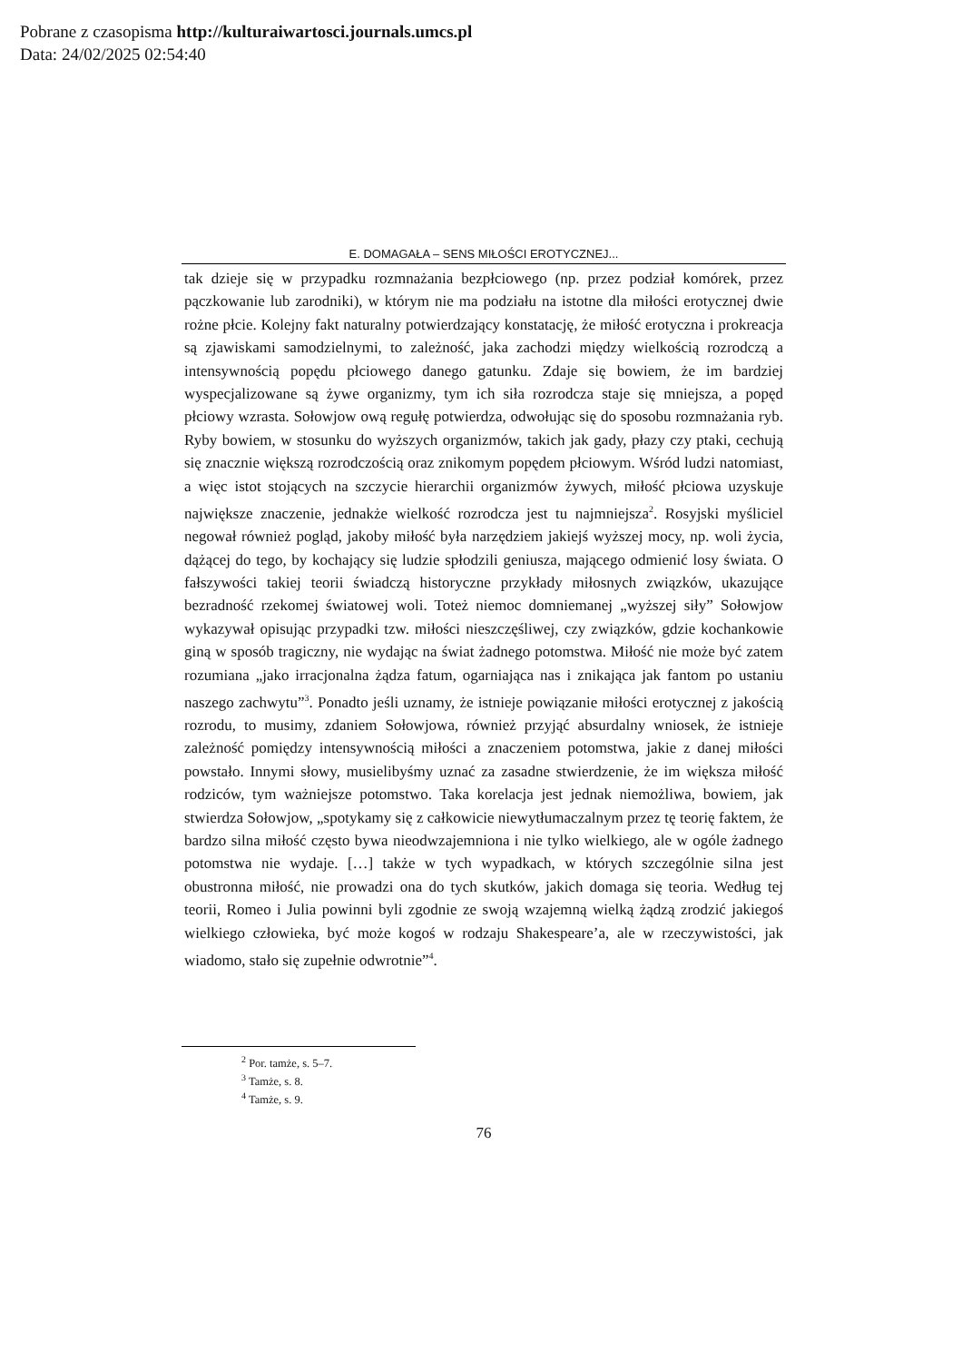Pobrane z czasopisma http://kulturaiwartosci.journals.umcs.pl
Data: 24/02/2025 02:54:40
E. DOMAGAŁA – SENS MIŁOŚCI EROTYCZNEJ...
tak dzieje się w przypadku rozmnażania bezpłciowego (np. przez podział komórek, przez pączkowanie lub zarodniki), w którym nie ma podziału na istotne dla miłości erotycznej dwie rożne płcie. Kolejny fakt naturalny potwierdzający konstatację, że miłość erotyczna i prokreacja są zjawiskami samodzielnymi, to zależność, jaka zachodzi między wielkością rozrodczą a intensywnością popędu płciowego danego gatunku. Zdaje się bowiem, że im bardziej wyspecjalizowane są żywe organizmy, tym ich siła rozrodcza staje się mniejsza, a popęd płciowy wzrasta. Sołowjow ową regułę potwierdza, odwołując się do sposobu rozmnażania ryb. Ryby bowiem, w stosunku do wyższych organizmów, takich jak gady, płazy czy ptaki, cechują się znacznie większą rozrodczością oraz znikomym popędem płciowym. Wśród ludzi natomiast, a więc istot stojących na szczycie hierarchii organizmów żywych, miłość płciowa uzyskuje największe znaczenie, jednakże wielkość rozrodcza jest tu najmniejsza<sup>2</sup>. Rosyjski myśliciel negował również pogląd, jakoby miłość była narzędziem jakiejś wyższej mocy, np. woli życia, dążącej do tego, by kochający się ludzie spłodzili geniusza, mającego odmienić losy świata. O fałszywości takiej teorii świadczą historyczne przykłady miłosnych związków, ukazujące bezradność rzekomej światowej woli. Toteż niemoc domniemanej „wyższej siły” Sołowjow wykazywał opisując przypadki tzw. miłości nieszczęśliwej, czy związków, gdzie kochankowie giną w sposób tragiczny, nie wydając na świat żadnego potomstwa. Miłość nie może być zatem rozumiana „jako irracjonalna żądza fatum, ogarniająca nas i znikająca jak fantom po ustaniu naszego zachwytu”<sup>3</sup>. Ponadto jeśli uznamy, że istnieje powiązanie miłości erotycznej z jakością rozrodu, to musimy, zdaniem Sołowjowa, również przyjąć absurdalny wniosek, że istnieje zależność pomiędzy intensywnością miłości a znaczeniem potomstwa, jakie z danej miłości powstało. Innymi słowy, musielibyśmy uznać za zasadne stwierdzenie, że im większa miłość rodziców, tym ważniejsze potomstwo. Taka korelacja jest jednak niemożliwa, bowiem, jak stwierdza Sołowjow, „spotykamy się z całkowicie niewytłumaczalnym przez tę teorię faktem, że bardzo silna miłość często bywa nieodwzajemniona i nie tylko wielkiego, ale w ogóle żadnego potomstwa nie wydaje. […] także w tych wypadkach, w których szczególnie silna jest obustronna miłość, nie prowadzi ona do tych skutków, jakich domaga się teoria. Według tej teorii, Romeo i Julia powinni byli zgodnie ze swoją wzajemną wielką żądzą zrodzić jakiegoś wielkiego człowieka, być może kogoś w rodzaju Shakespeare’a, ale w rzeczywistości, jak wiadomo, stało się zupełnie odwrotnie”<sup>4</sup>.
<sup>2</sup> Por. tamże, s. 5–7.
<sup>3</sup> Tamże, s. 8.
<sup>4</sup> Tamże, s. 9.
76